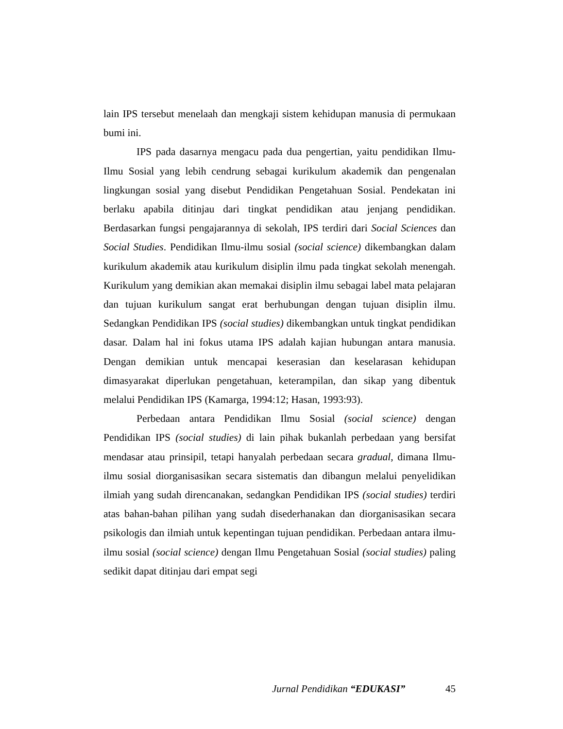lain IPS tersebut menelaah dan mengkaji sistem kehidupan manusia di permukaan bumi ini.
IPS pada dasarnya mengacu pada dua pengertian, yaitu pendidikan Ilmu-Ilmu Sosial yang lebih cendrung sebagai kurikulum akademik dan pengenalan lingkungan sosial yang disebut Pendidikan Pengetahuan Sosial. Pendekatan ini berlaku apabila ditinjau dari tingkat pendidikan atau jenjang pendidikan. Berdasarkan fungsi pengajarannya di sekolah, IPS terdiri dari Social Sciences dan Social Studies. Pendidikan Ilmu-ilmu sosial (social science) dikembangkan dalam kurikulum akademik atau kurikulum disiplin ilmu pada tingkat sekolah menengah. Kurikulum yang demikian akan memakai disiplin ilmu sebagai label mata pelajaran dan tujuan kurikulum sangat erat berhubungan dengan tujuan disiplin ilmu. Sedangkan Pendidikan IPS (social studies) dikembangkan untuk tingkat pendidikan dasar. Dalam hal ini fokus utama IPS adalah kajian hubungan antara manusia. Dengan demikian untuk mencapai keserasian dan keselarasan kehidupan dimasyarakat diperlukan pengetahuan, keterampilan, dan sikap yang dibentuk melalui Pendidikan IPS (Kamarga, 1994:12; Hasan, 1993:93).
Perbedaan antara Pendidikan Ilmu Sosial (social science) dengan Pendidikan IPS (social studies) di lain pihak bukanlah perbedaan yang bersifat mendasar atau prinsipil, tetapi hanyalah perbedaan secara gradual, dimana Ilmu-ilmu sosial diorganisasikan secara sistematis dan dibangun melalui penyelidikan ilmiah yang sudah direncanakan, sedangkan Pendidikan IPS (social studies) terdiri atas bahan-bahan pilihan yang sudah disederhanakan dan diorganisasikan secara psikologis dan ilmiah untuk kepentingan tujuan pendidikan. Perbedaan antara ilmu-ilmu sosial (social science) dengan Ilmu Pengetahuan Sosial (social studies) paling sedikit dapat ditinjau dari empat segi
Jurnal Pendidikan “EDUKASI” 45